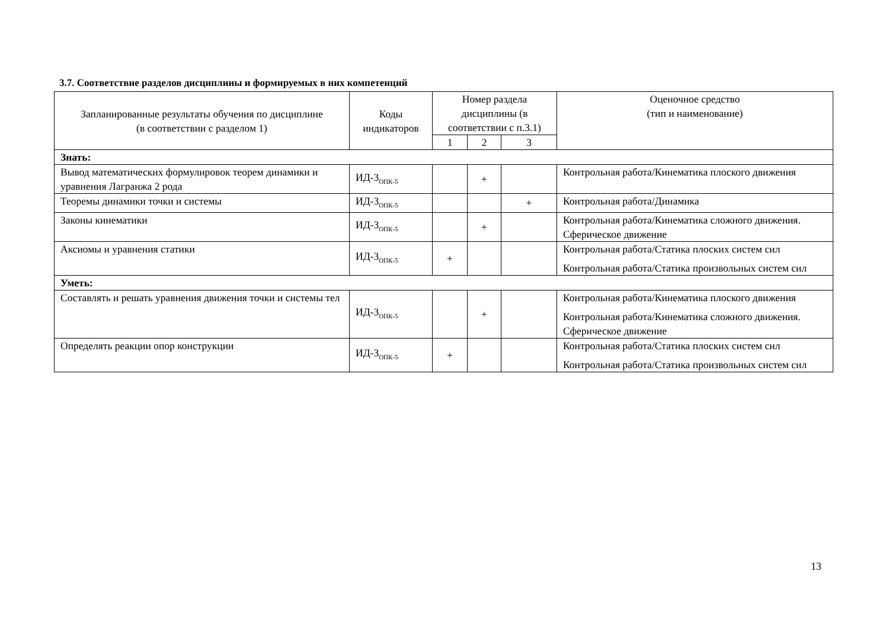3.7. Соответствие разделов дисциплины и формируемых в них компетенций
| Запланированные результаты обучения по дисциплине (в соответствии с разделом 1) | Коды индикаторов | Номер раздела дисциплины (в соответствии с п.3.1) | | | Оценочное средство (тип и наименование) |
| --- | --- | --- | --- | --- | --- |
| | | 1 | 2 | 3 | |
| Знать: | | | | | |
| Вывод математических формулировок теорем динамики и уравнения Лагранжа 2 рода | ИД-3<sub>ОПК-5</sub> | | + | | Контрольная работа/Кинематика плоского движения |
| Теоремы динамики точки и системы | ИД-3<sub>ОПК-5</sub> | | | + | Контрольная работа/Динамика |
| Законы кинематики | ИД-3<sub>ОПК-5</sub> | | + | | Контрольная работа/Кинематика сложного движения. Сферическое движение |
| Аксиомы и уравнения статики | ИД-3<sub>ОПК-5</sub> | + | | | Контрольная работа/Статика плоских систем сил Контрольная работа/Статика произвольных систем сил |
| Уметь: | | | | | |
| Составлять и решать уравнения движения точки и системы тел | ИД-3<sub>ОПК-5</sub> | | + | | Контрольная работа/Кинематика плоского движения Контрольная работа/Кинематика сложного движения. Сферическое движение |
| Определять реакции опор конструкции | ИД-3<sub>ОПК-5</sub> | + | | | Контрольная работа/Статика плоских систем сил Контрольная работа/Статика произвольных систем сил |
13